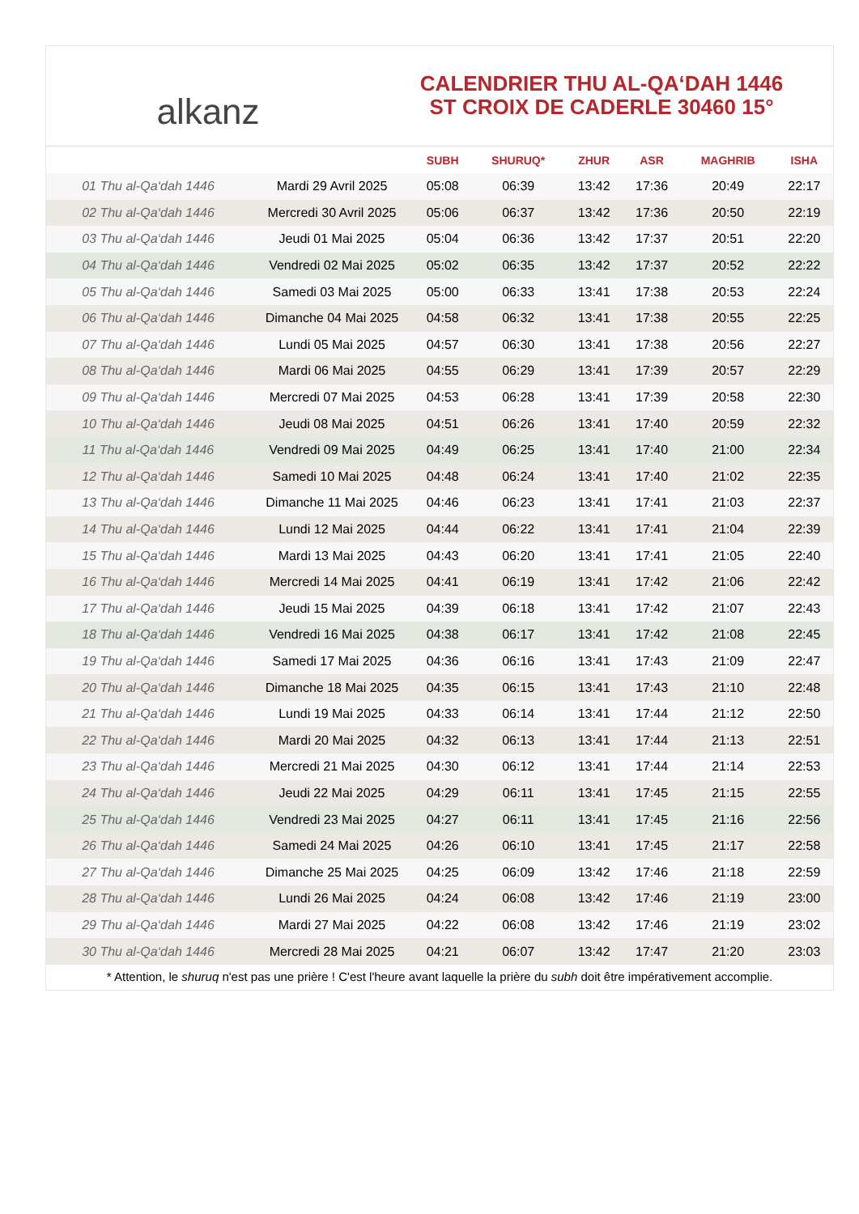alkanz
CALENDRIER THU AL-QA‘DAH 1446
ST CROIX DE CADERLE 30460 15°
| | | SUBH | SHURUQ* | ZHUR | ASR | MAGHRIB | ISHA |
| --- | --- | --- | --- | --- | --- | --- | --- |
| 01 Thu al-Qa‘dah 1446 | Mardi 29 Avril 2025 | 05:08 | 06:39 | 13:42 | 17:36 | 20:49 | 22:17 |
| 02 Thu al-Qa‘dah 1446 | Mercredi 30 Avril 2025 | 05:06 | 06:37 | 13:42 | 17:36 | 20:50 | 22:19 |
| 03 Thu al-Qa‘dah 1446 | Jeudi 01 Mai 2025 | 05:04 | 06:36 | 13:42 | 17:37 | 20:51 | 22:20 |
| 04 Thu al-Qa‘dah 1446 | Vendredi 02 Mai 2025 | 05:02 | 06:35 | 13:42 | 17:37 | 20:52 | 22:22 |
| 05 Thu al-Qa‘dah 1446 | Samedi 03 Mai 2025 | 05:00 | 06:33 | 13:41 | 17:38 | 20:53 | 22:24 |
| 06 Thu al-Qa‘dah 1446 | Dimanche 04 Mai 2025 | 04:58 | 06:32 | 13:41 | 17:38 | 20:55 | 22:25 |
| 07 Thu al-Qa‘dah 1446 | Lundi 05 Mai 2025 | 04:57 | 06:30 | 13:41 | 17:38 | 20:56 | 22:27 |
| 08 Thu al-Qa‘dah 1446 | Mardi 06 Mai 2025 | 04:55 | 06:29 | 13:41 | 17:39 | 20:57 | 22:29 |
| 09 Thu al-Qa‘dah 1446 | Mercredi 07 Mai 2025 | 04:53 | 06:28 | 13:41 | 17:39 | 20:58 | 22:30 |
| 10 Thu al-Qa‘dah 1446 | Jeudi 08 Mai 2025 | 04:51 | 06:26 | 13:41 | 17:40 | 20:59 | 22:32 |
| 11 Thu al-Qa‘dah 1446 | Vendredi 09 Mai 2025 | 04:49 | 06:25 | 13:41 | 17:40 | 21:00 | 22:34 |
| 12 Thu al-Qa‘dah 1446 | Samedi 10 Mai 2025 | 04:48 | 06:24 | 13:41 | 17:40 | 21:02 | 22:35 |
| 13 Thu al-Qa‘dah 1446 | Dimanche 11 Mai 2025 | 04:46 | 06:23 | 13:41 | 17:41 | 21:03 | 22:37 |
| 14 Thu al-Qa‘dah 1446 | Lundi 12 Mai 2025 | 04:44 | 06:22 | 13:41 | 17:41 | 21:04 | 22:39 |
| 15 Thu al-Qa‘dah 1446 | Mardi 13 Mai 2025 | 04:43 | 06:20 | 13:41 | 17:41 | 21:05 | 22:40 |
| 16 Thu al-Qa‘dah 1446 | Mercredi 14 Mai 2025 | 04:41 | 06:19 | 13:41 | 17:42 | 21:06 | 22:42 |
| 17 Thu al-Qa‘dah 1446 | Jeudi 15 Mai 2025 | 04:39 | 06:18 | 13:41 | 17:42 | 21:07 | 22:43 |
| 18 Thu al-Qa‘dah 1446 | Vendredi 16 Mai 2025 | 04:38 | 06:17 | 13:41 | 17:42 | 21:08 | 22:45 |
| 19 Thu al-Qa‘dah 1446 | Samedi 17 Mai 2025 | 04:36 | 06:16 | 13:41 | 17:43 | 21:09 | 22:47 |
| 20 Thu al-Qa‘dah 1446 | Dimanche 18 Mai 2025 | 04:35 | 06:15 | 13:41 | 17:43 | 21:10 | 22:48 |
| 21 Thu al-Qa‘dah 1446 | Lundi 19 Mai 2025 | 04:33 | 06:14 | 13:41 | 17:44 | 21:12 | 22:50 |
| 22 Thu al-Qa‘dah 1446 | Mardi 20 Mai 2025 | 04:32 | 06:13 | 13:41 | 17:44 | 21:13 | 22:51 |
| 23 Thu al-Qa‘dah 1446 | Mercredi 21 Mai 2025 | 04:30 | 06:12 | 13:41 | 17:44 | 21:14 | 22:53 |
| 24 Thu al-Qa‘dah 1446 | Jeudi 22 Mai 2025 | 04:29 | 06:11 | 13:41 | 17:45 | 21:15 | 22:55 |
| 25 Thu al-Qa‘dah 1446 | Vendredi 23 Mai 2025 | 04:27 | 06:11 | 13:41 | 17:45 | 21:16 | 22:56 |
| 26 Thu al-Qa‘dah 1446 | Samedi 24 Mai 2025 | 04:26 | 06:10 | 13:41 | 17:45 | 21:17 | 22:58 |
| 27 Thu al-Qa‘dah 1446 | Dimanche 25 Mai 2025 | 04:25 | 06:09 | 13:42 | 17:46 | 21:18 | 22:59 |
| 28 Thu al-Qa‘dah 1446 | Lundi 26 Mai 2025 | 04:24 | 06:08 | 13:42 | 17:46 | 21:19 | 23:00 |
| 29 Thu al-Qa‘dah 1446 | Mardi 27 Mai 2025 | 04:22 | 06:08 | 13:42 | 17:46 | 21:19 | 23:02 |
| 30 Thu al-Qa‘dah 1446 | Mercredi 28 Mai 2025 | 04:21 | 06:07 | 13:42 | 17:47 | 21:20 | 23:03 |
* Attention, le shuruq n'est pas une prière ! C'est l'heure avant laquelle la prière du subh doit être impérativement accomplie.